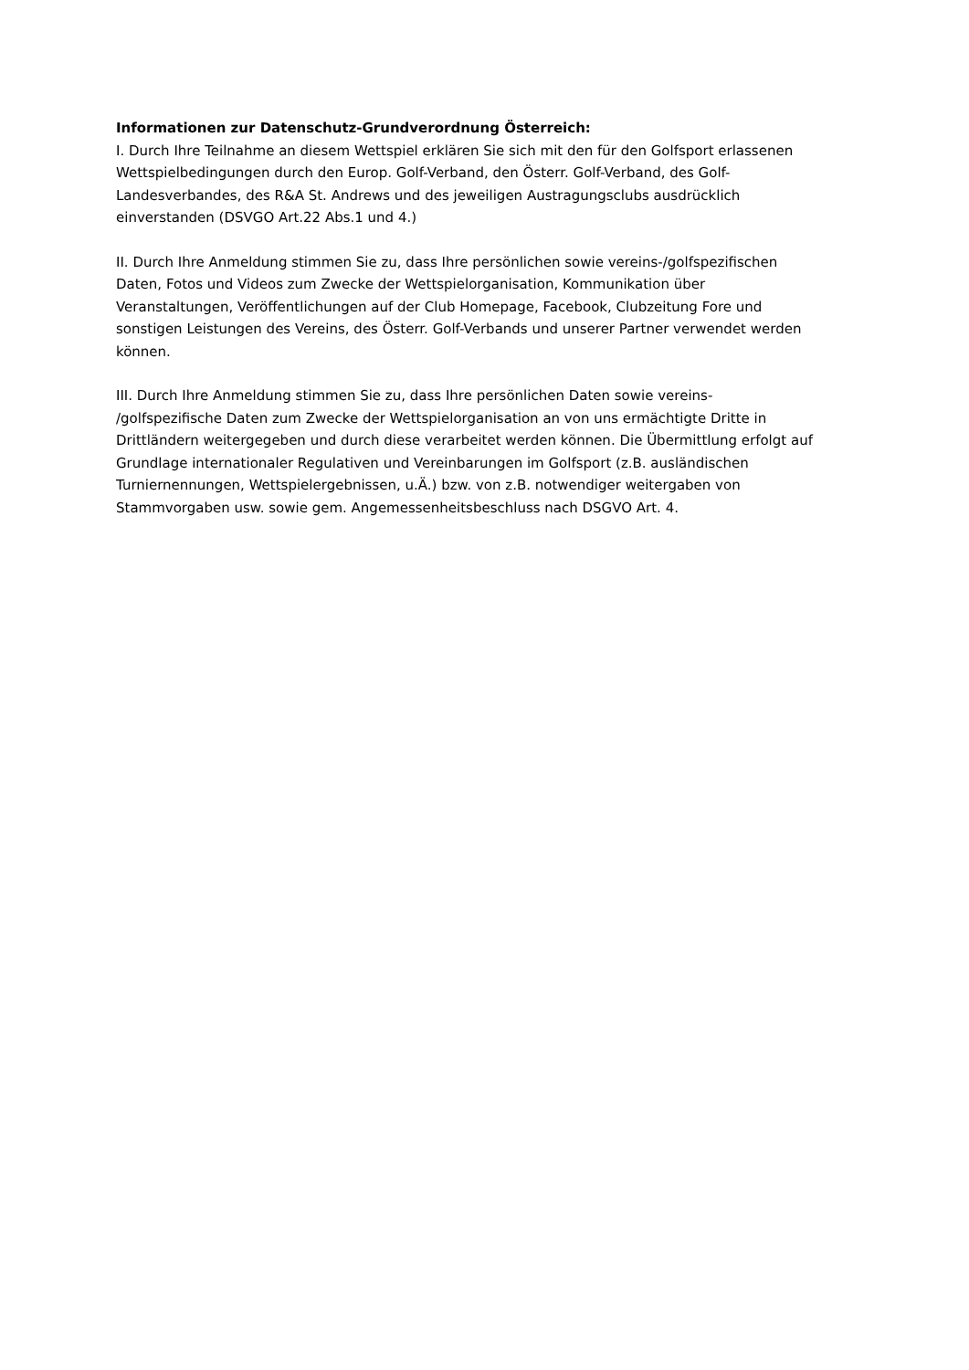Informationen zur Datenschutz-Grundverordnung Österreich:
I. Durch Ihre Teilnahme an diesem Wettspiel erklären Sie sich mit den für den Golfsport erlassenen
Wettspielbedingungen durch den Europ. Golf-Verband, den Österr. Golf-Verband, des Golf-
Landesverbandes, des R&A St. Andrews und des jeweiligen Austragungsclubs ausdrücklich
einverstanden (DSVGO Art.22 Abs.1 und 4.)
II. Durch Ihre Anmeldung stimmen Sie zu, dass Ihre persönlichen sowie vereins-/golfspezifischen
Daten, Fotos und Videos zum Zwecke der Wettspielorganisation, Kommunikation über
Veranstaltungen, Veröffentlichungen auf der Club Homepage, Facebook, Clubzeitung Fore und
sonstigen Leistungen des Vereins, des Österr. Golf-Verbands und unserer Partner verwendet werden
können.
III. Durch Ihre Anmeldung stimmen Sie zu, dass Ihre persönlichen Daten sowie vereins-
/golfspezifische Daten zum Zwecke der Wettspielorganisation an von uns ermächtigte Dritte in
Drittländern weitergegeben und durch diese verarbeitet werden können. Die Übermittlung erfolgt auf
Grundlage internationaler Regulativen und Vereinbarungen im Golfsport (z.B. ausländischen
Turniernennungen, Wettspielergebnissen, u.Ä.) bzw. von z.B. notwendiger weitergaben von
Stammvorgaben usw. sowie gem. Angemessenheitsbeschluss nach DSGVO Art. 4.